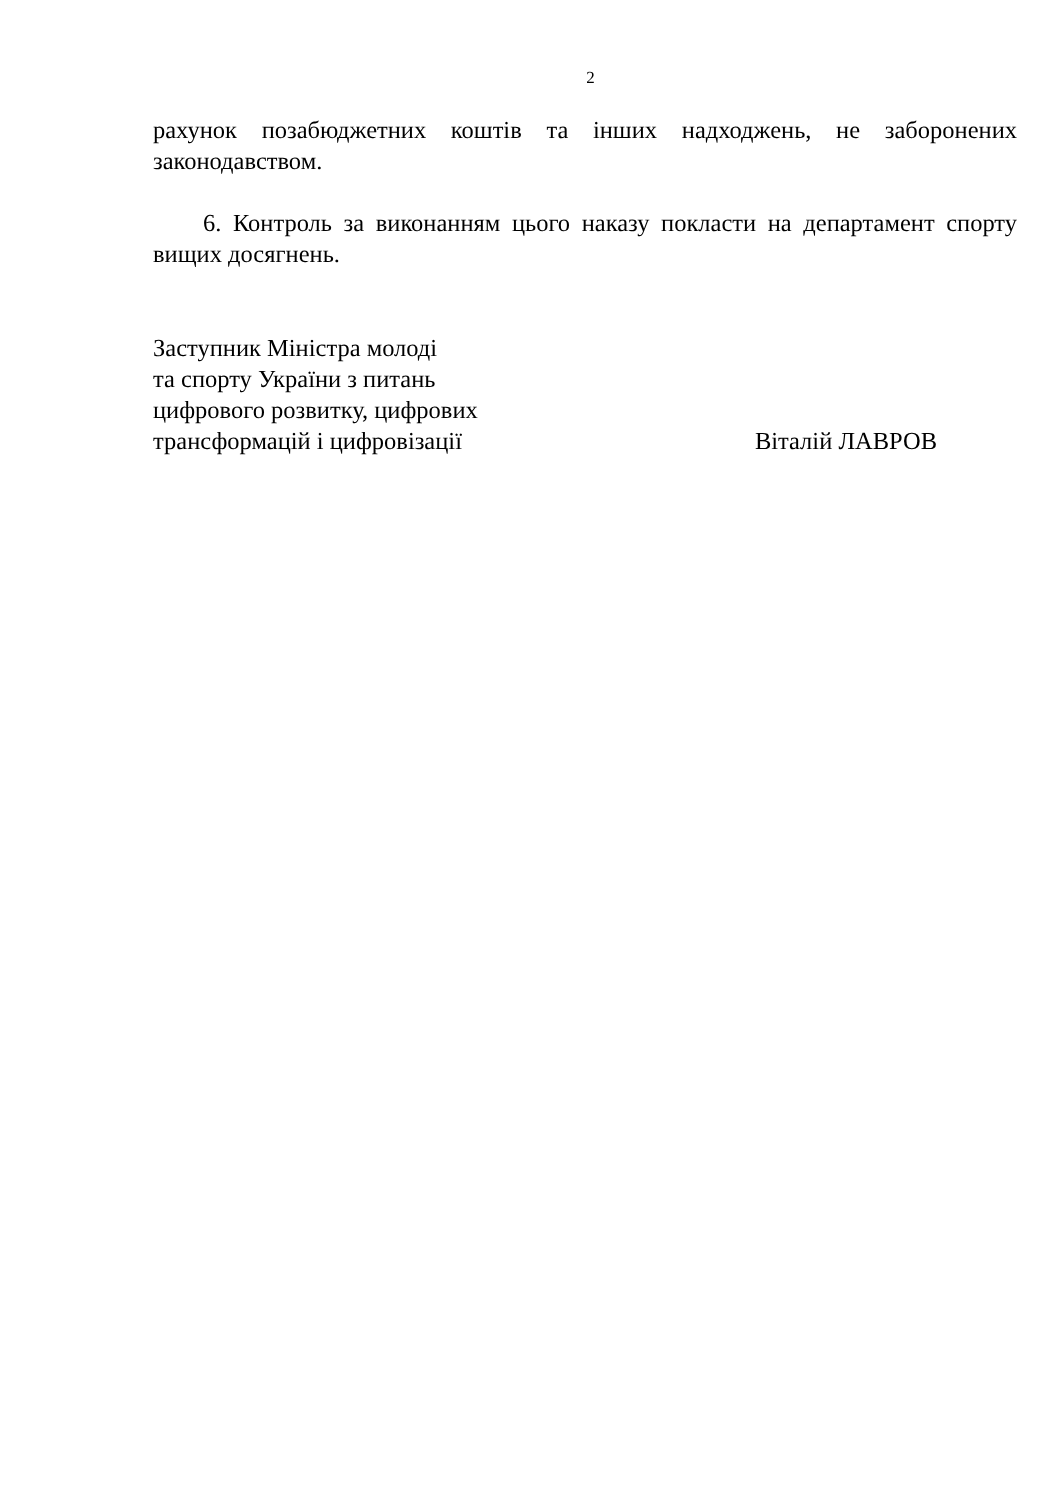2
рахунок позабюджетних коштів та інших надходжень, не заборонених законодавством.
6. Контроль за виконанням цього наказу покласти на департамент спорту вищих досягнень.
Заступник Міністра молоді
та спорту України з питань
цифрового розвитку, цифрових
трансформацій і цифровізації
Віталій ЛАВРОВ